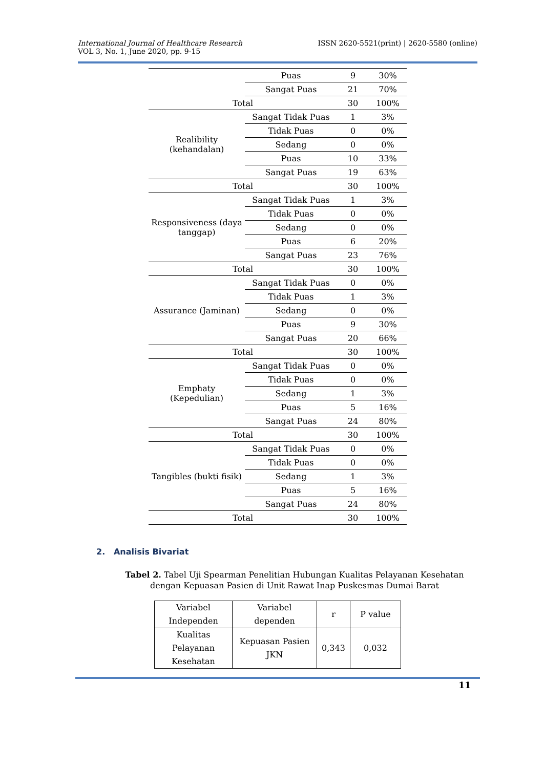International Journal of Healthcare Research
VOL 3, No. 1, June 2020, pp. 9-15
ISSN 2620-5521(print) | 2620-5580 (online)
| | Puas | 9 | 30% |
| | Sangat Puas | 21 | 70% |
| Total | | 30 | 100% |
| Realibility (kehandalan) | Sangat Tidak Puas | 1 | 3% |
| | Tidak Puas | 0 | 0% |
| | Sedang | 0 | 0% |
| | Puas | 10 | 33% |
| | Sangat Puas | 19 | 63% |
| Total | | 30 | 100% |
| Responsiveness (daya tanggap) | Sangat Tidak Puas | 1 | 3% |
| | Tidak Puas | 0 | 0% |
| | Sedang | 0 | 0% |
| | Puas | 6 | 20% |
| | Sangat Puas | 23 | 76% |
| Total | | 30 | 100% |
| Assurance (Jaminan) | Sangat Tidak Puas | 0 | 0% |
| | Tidak Puas | 1 | 3% |
| | Sedang | 0 | 0% |
| | Puas | 9 | 30% |
| | Sangat Puas | 20 | 66% |
| Total | | 30 | 100% |
| Emphaty (Kepedulian) | Sangat Tidak Puas | 0 | 0% |
| | Tidak Puas | 0 | 0% |
| | Sedang | 1 | 3% |
| | Puas | 5 | 16% |
| | Sangat Puas | 24 | 80% |
| Total | | 30 | 100% |
| Tangibles (bukti fisik) | Sangat Tidak Puas | 0 | 0% |
| | Tidak Puas | 0 | 0% |
| | Sedang | 1 | 3% |
| | Puas | 5 | 16% |
| | Sangat Puas | 24 | 80% |
| Total | | 30 | 100% |
2. Analisis Bivariat
Tabel 2. Tabel Uji Spearman Penelitian Hubungan Kualitas Pelayanan Kesehatan dengan Kepuasan Pasien di Unit Rawat Inap Puskesmas Dumai Barat
| Variabel Independen | Variabel dependen | r | P value |
| Kualitas Pelayanan Kesehatan | Kepuasan Pasien JKN | 0,343 | 0,032 |
11